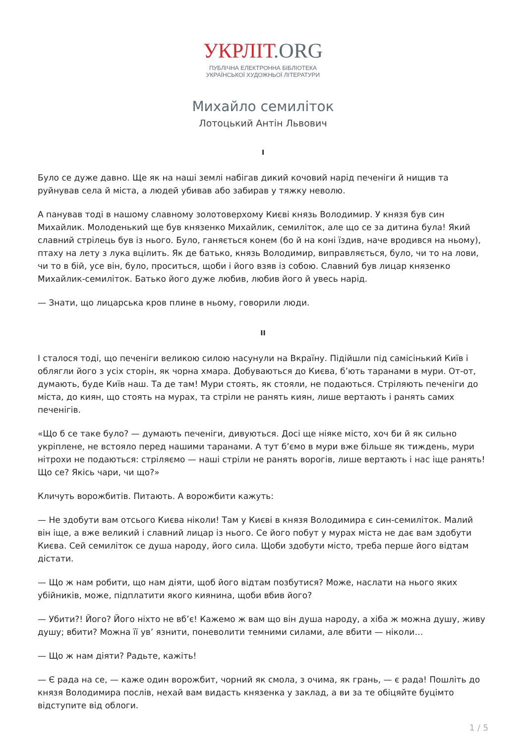УКРЛІТ.ORG
ПУБЛІЧНА ЕЛЕКТРОННА БІБЛІОТЕКА
УКРАЇНСЬКОЇ ХУДОЖНЬОЇ ЛІТЕРАТУРИ
Михайло семиліток
Лотоцький Антін Львович
I
Було се дуже давно. Ще як на наші землі набігав дикий кочовий нарід печеніги й нищив та руйнував села й міста, а людей убивав або забирав у тяжку неволю.
А панував тоді в нашому славному золотоверхому Києві князь Володимир. У князя був син Михайлик. Молоденький ще був князенко Михайлик, семиліток, але що се за дитина була! Який славний стрілець був із нього. Було, ганяється конем (бо й на коні їздив, наче вродився на ньому), птаху на лету з лука вцілить. Як де батько, князь Володимир, виправляється, було, чи то на лови, чи то в бій, усе він, було, проситься, щоби і його взяв із собою. Славний був лицар князенко Михайлик-семиліток. Батько його дуже любив, любив його й увесь нарід.
— Знати, що лицарська кров плине в ньому, говорили люди.
II
І сталося тоді, що печеніги великою силою насунули на Вкраїну. Підійшли під самісінький Київ і облягли його з усіх сторін, як чорна хмара. Добуваються до Києва, б’ють таранами в мури. От-от, думають, буде Київ наш. Та де там! Мури стоять, як стояли, не подаються. Стріляють печеніги до міста, до киян, що стоять на мурах, та стріли не ранять киян, лише вертають і ранять самих печенігів.
«Що б се таке було? — думають печеніги, дивуються. Досі ще ніяке місто, хоч би й як сильно укріплене, не встояло перед нашими таранами. А тут б’ємо в мури вже більше як тиждень, мури нітрохи не подаються: стріляємо — наші стріли не ранять ворогів, лише вертають і нас іще ранять! Що се? Якісь чари, чи що?»
Кличуть ворожбитів. Питають. А ворожбити кажуть:
— Не здобути вам отсього Києва ніколи! Там у Києві в князя Володимира є син-семиліток. Малий він іще, а вже великий і славний лицар із нього. Се його побут у мурах міста не дає вам здобути Києва. Сей семиліток се душа народу, його сила. Щоби здобути місто, треба перше його відтам дістати.
— Що ж нам робити, що нам діяти, щоб його відтам позбутися? Може, наслати на нього яких убійників, може, підплатити якого киянина, щоби вбив його?
— Убити?! Його? Його ніхто не вб’є! Кажемо ж вам що він душа народу, а хіба ж можна душу, живу душу; вбити? Можна її ув’ язнити, поневолити темними силами, але вбити — ніколи…
— Що ж нам діяти? Радьте, кажіть!
— Є рада на се, — каже один ворожбит, чорний як смола, з очима, як грань, — є рада! Пошліть до князя Володимира послів, нехай вам видасть князенка у заклад, а ви за те обіцяйте буцімто відступите від облоги.
1 / 5